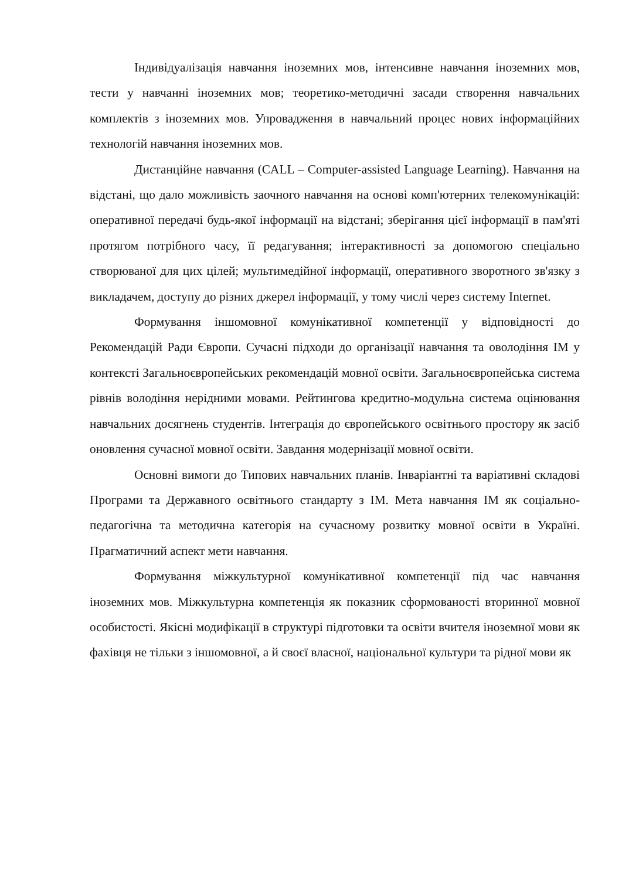Індивідуалізація навчання іноземних мов, інтенсивне навчання іноземних мов, тести у навчанні іноземних мов; теоретико-методичні засади створення навчальних комплектів з іноземних мов. Упровадження в навчальний процес нових інформаційних технологій навчання іноземних мов.
Дистанційне навчання (CALL – Computer-assisted Language Learning). Навчання на відстані, що дало можливість заочного навчання на основі комп'ютерних телекомунікацій: оперативної передачі будь-якої інформації на відстані; зберігання цієї інформації в пам'яті протягом потрібного часу, її редагування; інтерактивності за допомогою спеціально створюваної для цих цілей; мультимедійної інформації, оперативного зворотного зв'язку з викладачем, доступу до різних джерел інформації, у тому числі через систему Internet.
Формування іншомовної комунікативної компетенції у відповідності до Рекомендацій Ради Європи. Сучасні підходи до організації навчання та оволодіння ІМ у контексті Загальноєвропейських рекомендацій мовної освіти. Загальноєвропейська система рівнів володіння нерідними мовами. Рейтингова кредитно-модульна система оцінювання навчальних досягнень студентів. Інтеграція до європейського освітнього простору як засіб оновлення сучасної мовної освіти. Завдання модернізації мовної освіти.
Основні вимоги до Типових навчальних планів. Інваріантні та варіативні складові Програми та Державного освітнього стандарту з ІМ. Мета навчання ІМ як соціально-педагогічна та методична категорія на сучасному розвитку мовної освіти в Україні. Прагматичний аспект мети навчання.
Формування міжкультурної комунікативної компетенції під час навчання іноземних мов. Міжкультурна компетенція як показник сформованості вторинної мовної особистості. Якісні модифікації в структурі підготовки та освіти вчителя іноземної мови як фахівця не тільки з іншомовної, а й своєї власної, національної культури та рідної мови як